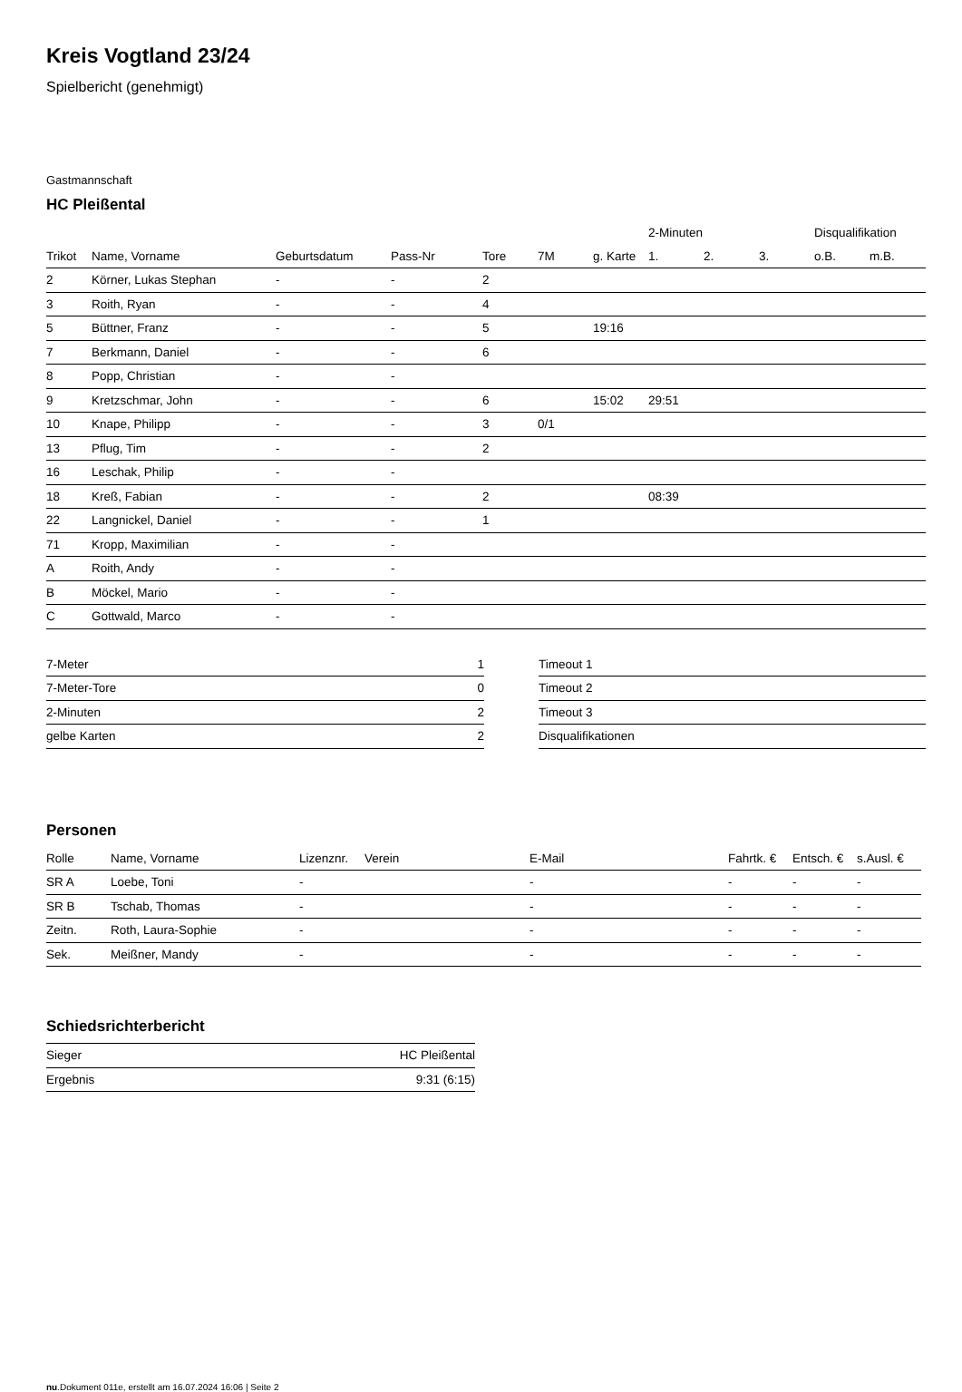Kreis Vogtland 23/24
Spielbericht (genehmigt)
Gastmannschaft
HC Pleißental
| | | | | | | | 2-Minuten | | | Disqualifikation | |
| --- | --- | --- | --- | --- | --- | --- | --- | --- | --- | --- | --- |
| Trikot | Name, Vorname | Geburtsdatum | Pass-Nr | Tore | 7M | g. Karte | 1. | 2. | 3. | o.B. | m.B. |
| 2 | Körner, Lukas Stephan | - | - | 2 | | | | | | | |
| 3 | Roith, Ryan | - | - | 4 | | | | | | | |
| 5 | Büttner, Franz | - | - | 5 | | 19:16 | | | | | |
| 7 | Berkmann, Daniel | - | - | 6 | | | | | | | |
| 8 | Popp, Christian | - | - | | | | | | | | |
| 9 | Kretzschmar, John | - | - | 6 | | 15:02 | 29:51 | | | | |
| 10 | Knape, Philipp | - | - | 3 | 0/1 | | | | | | |
| 13 | Pflug, Tim | - | - | 2 | | | | | | | |
| 16 | Leschak, Philip | - | - | | | | | | | | |
| 18 | Kreß, Fabian | - | - | 2 | | | 08:39 | | | | |
| 22 | Langnickel, Daniel | - | - | 1 | | | | | | | |
| 71 | Kropp, Maximilian | - | - | | | | | | | | |
| A | Roith, Andy | - | - | | | | | | | | |
| B | Möckel, Mario | - | - | | | | | | | | |
| C | Gottwald, Marco | - | - | | | | | | | | |
| 7-Meter | 1 |
| 7-Meter-Tore | 0 |
| 2-Minuten | 2 |
| gelbe Karten | 2 |
| Timeout 1 |
| Timeout 2 |
| Timeout 3 |
| Disqualifikationen |
Personen
| Rolle | Name, Vorname | Lizenznr. | Verein | E-Mail | Fahrtk. € | Entsch. € | s.Ausl. € |
| --- | --- | --- | --- | --- | --- | --- | --- |
| SR A | Loebe, Toni | - | | - | - | - | - |
| SR B | Tschab, Thomas | - | | - | - | - | - |
| Zeitn. | Roth, Laura-Sophie | - | | - | - | - | - |
| Sek. | Meißner, Mandy | - | | - | - | - | - |
Schiedsrichterbericht
| Sieger | HC Pleißental |
| Ergebnis | 9:31 (6:15) |
nu.Dokument 011e, erstellt am 16.07.2024 16:06 | Seite 2